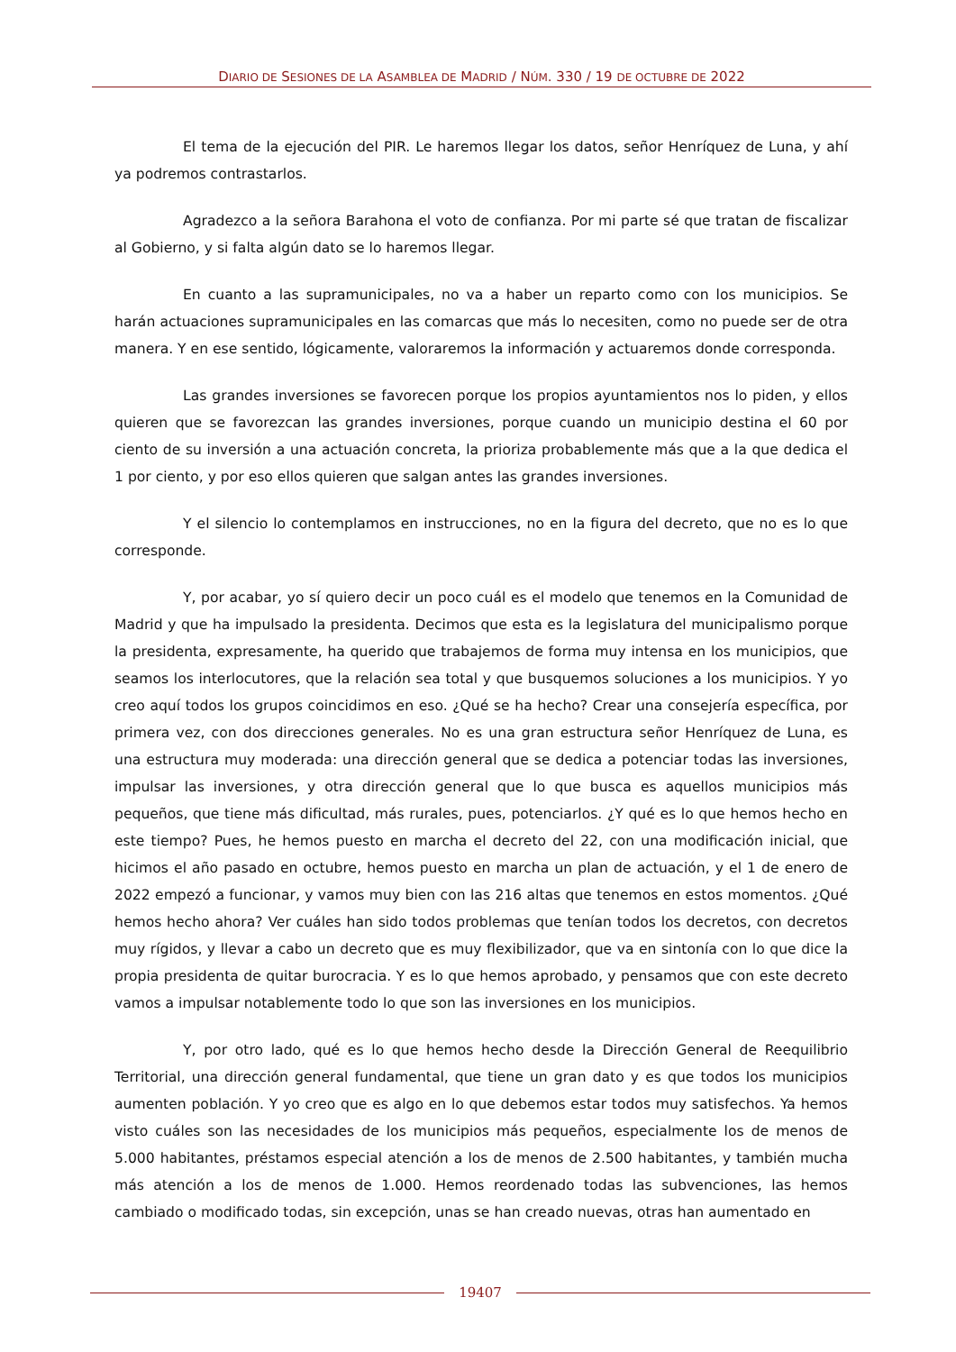DIARIO DE SESIONES DE LA ASAMBLEA DE MADRID / NÚM. 330 / 19 DE OCTUBRE DE 2022
El tema de la ejecución del PIR. Le haremos llegar los datos, señor Henríquez de Luna, y ahí ya podremos contrastarlos.
Agradezco a la señora Barahona el voto de confianza. Por mi parte sé que tratan de fiscalizar al Gobierno, y si falta algún dato se lo haremos llegar.
En cuanto a las supramunicipales, no va a haber un reparto como con los municipios. Se harán actuaciones supramunicipales en las comarcas que más lo necesiten, como no puede ser de otra manera. Y en ese sentido, lógicamente, valoraremos la información y actuaremos donde corresponda.
Las grandes inversiones se favorecen porque los propios ayuntamientos nos lo piden, y ellos quieren que se favorezcan las grandes inversiones, porque cuando un municipio destina el 60 por ciento de su inversión a una actuación concreta, la prioriza probablemente más que a la que dedica el 1 por ciento, y por eso ellos quieren que salgan antes las grandes inversiones.
Y el silencio lo contemplamos en instrucciones, no en la figura del decreto, que no es lo que corresponde.
Y, por acabar, yo sí quiero decir un poco cuál es el modelo que tenemos en la Comunidad de Madrid y que ha impulsado la presidenta. Decimos que esta es la legislatura del municipalismo porque la presidenta, expresamente, ha querido que trabajemos de forma muy intensa en los municipios, que seamos los interlocutores, que la relación sea total y que busquemos soluciones a los municipios. Y yo creo aquí todos los grupos coincidimos en eso. ¿Qué se ha hecho? Crear una consejería específica, por primera vez, con dos direcciones generales. No es una gran estructura señor Henríquez de Luna, es una estructura muy moderada: una dirección general que se dedica a potenciar todas las inversiones, impulsar las inversiones, y otra dirección general que lo que busca es aquellos municipios más pequeños, que tiene más dificultad, más rurales, pues, potenciarlos. ¿Y qué es lo que hemos hecho en este tiempo? Pues, he hemos puesto en marcha el decreto del 22, con una modificación inicial, que hicimos el año pasado en octubre, hemos puesto en marcha un plan de actuación, y el 1 de enero de 2022 empezó a funcionar, y vamos muy bien con las 216 altas que tenemos en estos momentos. ¿Qué hemos hecho ahora? Ver cuáles han sido todos problemas que tenían todos los decretos, con decretos muy rígidos, y llevar a cabo un decreto que es muy flexibilizador, que va en sintonía con lo que dice la propia presidenta de quitar burocracia. Y es lo que hemos aprobado, y pensamos que con este decreto vamos a impulsar notablemente todo lo que son las inversiones en los municipios.
Y, por otro lado, qué es lo que hemos hecho desde la Dirección General de Reequilibrio Territorial, una dirección general fundamental, que tiene un gran dato y es que todos los municipios aumenten población. Y yo creo que es algo en lo que debemos estar todos muy satisfechos. Ya hemos visto cuáles son las necesidades de los municipios más pequeños, especialmente los de menos de 5.000 habitantes, préstamos especial atención a los de menos de 2.500 habitantes, y también mucha más atención a los de menos de 1.000. Hemos reordenado todas las subvenciones, las hemos cambiado o modificado todas, sin excepción, unas se han creado nuevas, otras han aumentado en
19407